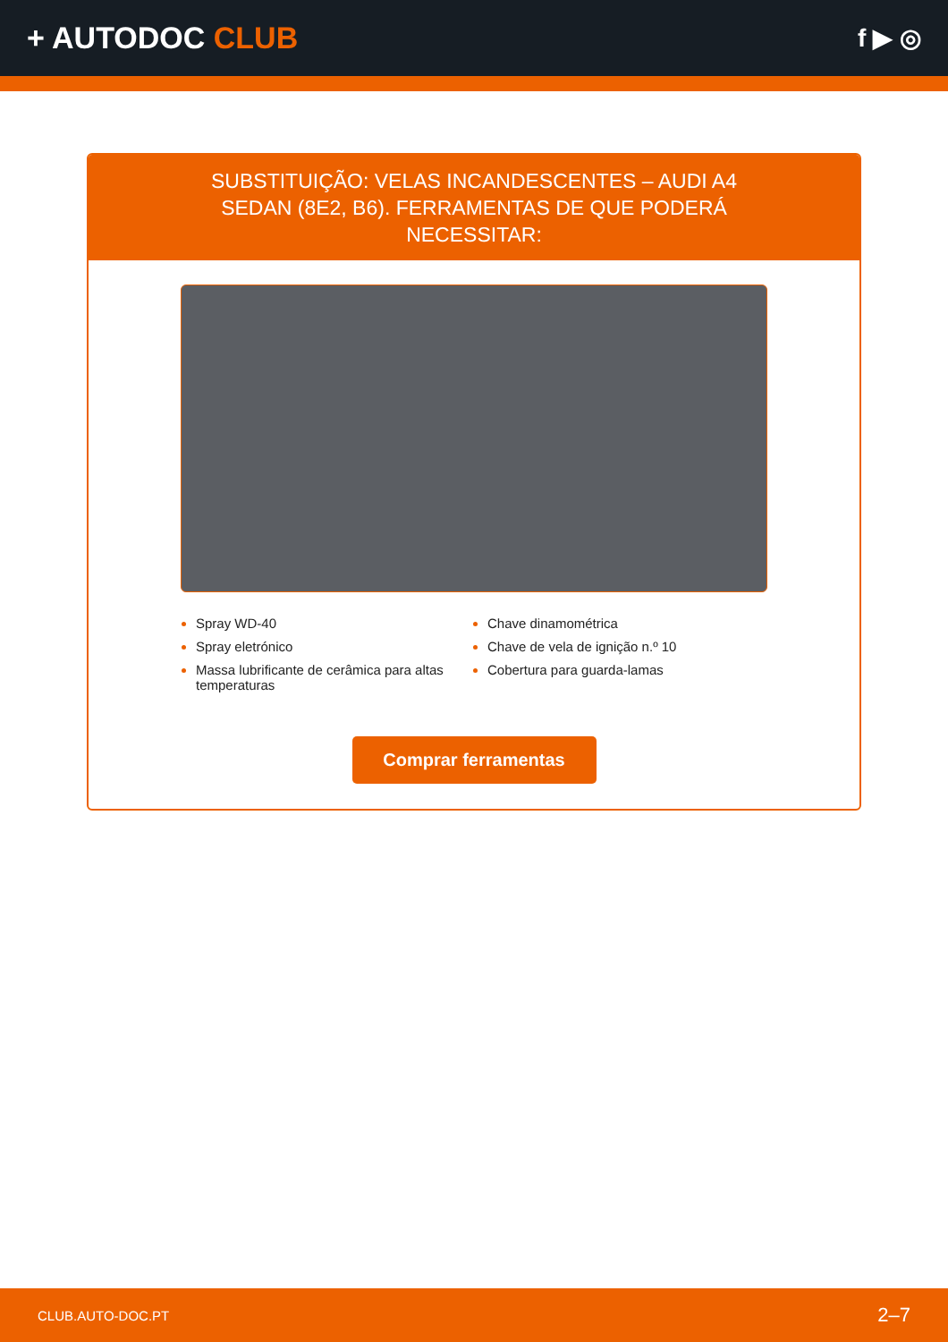+ AUTODOC CLUB
f ▶ ◎
SUBSTITUIÇÃO: VELAS INCANDESCENTES – AUDI A4 SEDAN (8E2, B6). FERRAMENTAS DE QUE PODERÁ NECESSITAR:
Spray WD-40
Spray eletrónico
Massa lubrificante de cerâmica para altas temperaturas
Chave dinamométrica
Chave de vela de ignição n.º 10
Cobertura para guarda-lamas
Comprar ferramentas
CLUB.AUTO-DOC.PT 2–7